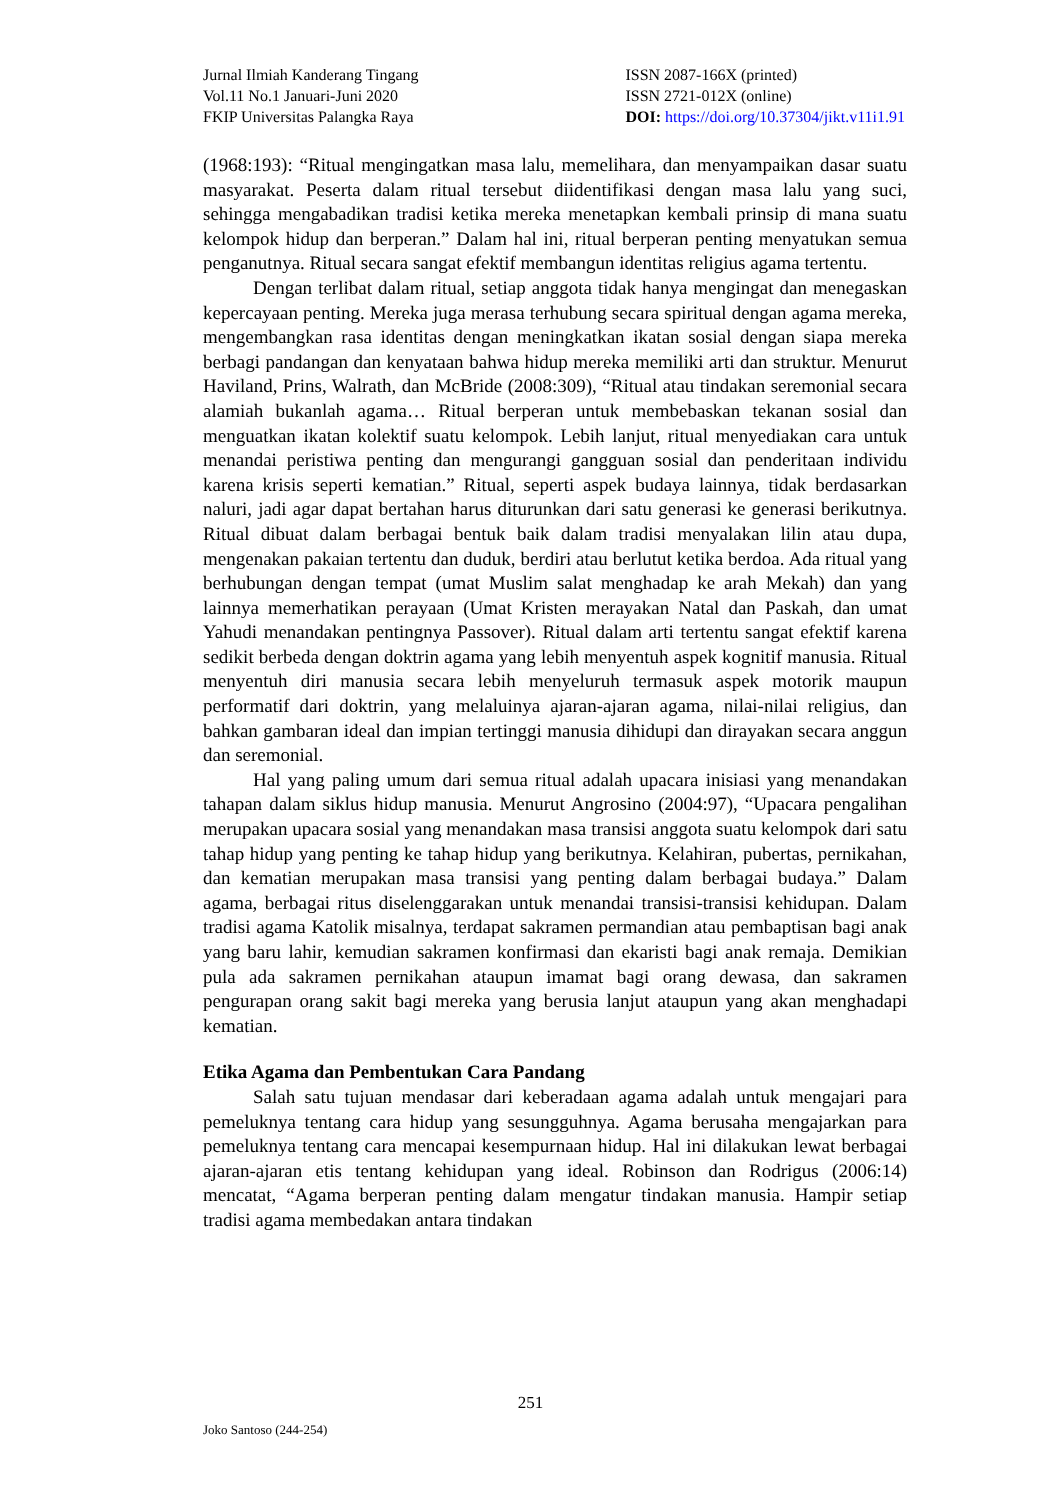Jurnal Ilmiah Kanderang Tingang
Vol.11 No.1 Januari-Juni 2020
FKIP Universitas Palangka Raya
ISSN 2087-166X (printed)
ISSN 2721-012X (online)
DOI: https://doi.org/10.37304/jikt.v11i1.91
(1968:193): “Ritual mengingatkan masa lalu, memelihara, dan menyampaikan dasar suatu masyarakat. Peserta dalam ritual tersebut diidentifikasi dengan masa lalu yang suci, sehingga mengabadikan tradisi ketika mereka menetapkan kembali prinsip di mana suatu kelompok hidup dan berperan.” Dalam hal ini, ritual berperan penting menyatukan semua penganutnya. Ritual secara sangat efektif membangun identitas religius agama tertentu.
Dengan terlibat dalam ritual, setiap anggota tidak hanya mengingat dan menegaskan kepercayaan penting. Mereka juga merasa terhubung secara spiritual dengan agama mereka, mengembangkan rasa identitas dengan meningkatkan ikatan sosial dengan siapa mereka berbagi pandangan dan kenyataan bahwa hidup mereka memiliki arti dan struktur. Menurut Haviland, Prins, Walrath, dan McBride (2008:309), “Ritual atau tindakan seremonial secara alamiah bukanlah agama… Ritual berperan untuk membebaskan tekanan sosial dan menguatkan ikatan kolektif suatu kelompok. Lebih lanjut, ritual menyediakan cara untuk menandai peristiwa penting dan mengurangi gangguan sosial dan penderitaan individu karena krisis seperti kematian.” Ritual, seperti aspek budaya lainnya, tidak berdasarkan naluri, jadi agar dapat bertahan harus diturunkan dari satu generasi ke generasi berikutnya. Ritual dibuat dalam berbagai bentuk baik dalam tradisi menyalakan lilin atau dupa, mengenakan pakaian tertentu dan duduk, berdiri atau berlutut ketika berdoa. Ada ritual yang berhubungan dengan tempat (umat Muslim salat menghadap ke arah Mekah) dan yang lainnya memerhatikan perayaan (Umat Kristen merayakan Natal dan Paskah, dan umat Yahudi menandakan pentingnya Passover). Ritual dalam arti tertentu sangat efektif karena sedikit berbeda dengan doktrin agama yang lebih menyentuh aspek kognitif manusia. Ritual menyentuh diri manusia secara lebih menyeluruh termasuk aspek motorik maupun performatif dari doktrin, yang melaluinya ajaran-ajaran agama, nilai-nilai religius, dan bahkan gambaran ideal dan impian tertinggi manusia dihidupi dan dirayakan secara anggun dan seremonial.
Hal yang paling umum dari semua ritual adalah upacara inisiasi yang menandakan tahapan dalam siklus hidup manusia. Menurut Angrosino (2004:97), “Upacara pengalihan merupakan upacara sosial yang menandakan masa transisi anggota suatu kelompok dari satu tahap hidup yang penting ke tahap hidup yang berikutnya. Kelahiran, pubertas, pernikahan, dan kematian merupakan masa transisi yang penting dalam berbagai budaya.” Dalam agama, berbagai ritus diselenggarakan untuk menandai transisi-transisi kehidupan. Dalam tradisi agama Katolik misalnya, terdapat sakramen permandian atau pembaptisan bagi anak yang baru lahir, kemudian sakramen konfirmasi dan ekaristi bagi anak remaja. Demikian pula ada sakramen pernikahan ataupun imamat bagi orang dewasa, dan sakramen pengurapan orang sakit bagi mereka yang berusia lanjut ataupun yang akan menghadapi kematian.
Etika Agama dan Pembentukan Cara Pandang
Salah satu tujuan mendasar dari keberadaan agama adalah untuk mengajari para pemeluknya tentang cara hidup yang sesungguhnya. Agama berusaha mengajarkan para pemeluknya tentang cara mencapai kesempurnaan hidup. Hal ini dilakukan lewat berbagai ajaran-ajaran etis tentang kehidupan yang ideal. Robinson dan Rodrigus (2006:14) mencatat, “Agama berperan penting dalam mengatur tindakan manusia. Hampir setiap tradisi agama membedakan antara tindakan
251
Joko Santoso (244-254)